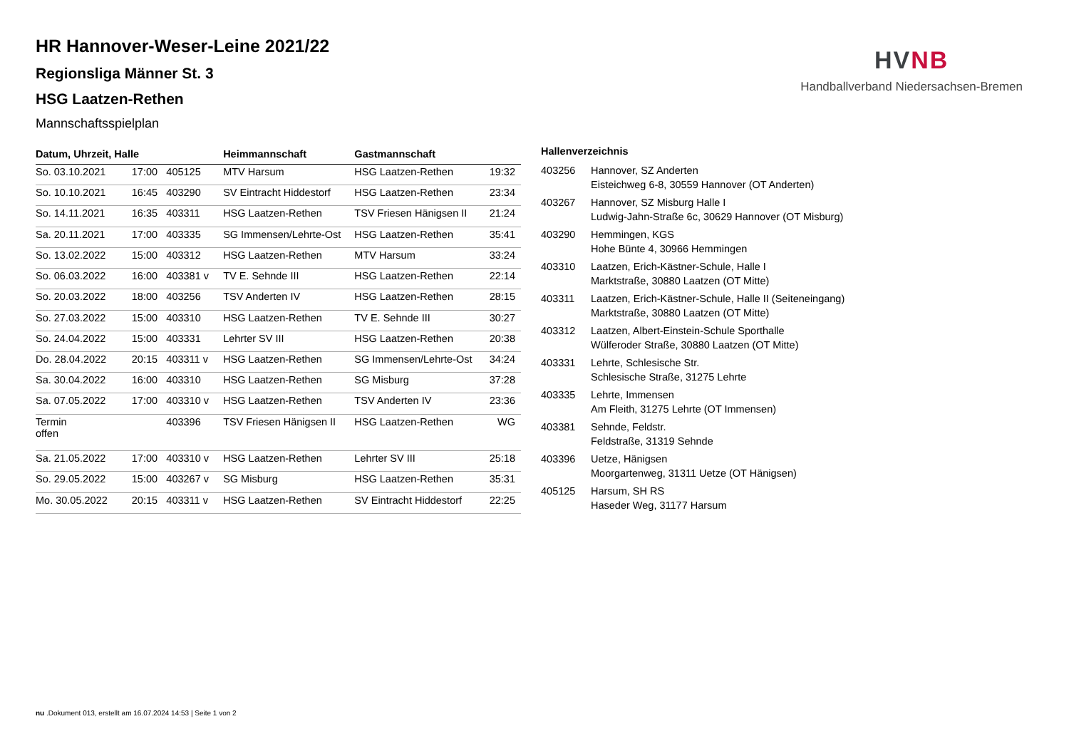HV NB
Handballverband Niedersachsen-Bremen
HR Hannover-Weser-Leine 2021/22
Regionsliga Männer St. 3
HSG Laatzen-Rethen
Mannschaftsspielplan
| Datum, Uhrzeit, Halle | | | Heimmannschaft | Gastmannschaft | |
| --- | --- | --- | --- | --- | --- |
| So. 03.10.2021 | 17:00 | 405125 | MTV Harsum | HSG Laatzen-Rethen | 19:32 |
| So. 10.10.2021 | 16:45 | 403290 | SV Eintracht Hiddestorf | HSG Laatzen-Rethen | 23:34 |
| So. 14.11.2021 | 16:35 | 403311 | HSG Laatzen-Rethen | TSV Friesen Hänigsen II | 21:24 |
| Sa. 20.11.2021 | 17:00 | 403335 | SG Immensen/Lehrte-Ost | HSG Laatzen-Rethen | 35:41 |
| So. 13.02.2022 | 15:00 | 403312 | HSG Laatzen-Rethen | MTV Harsum | 33:24 |
| So. 06.03.2022 | 16:00 | 403381 v | TV E. Sehnde III | HSG Laatzen-Rethen | 22:14 |
| So. 20.03.2022 | 18:00 | 403256 | TSV Anderten IV | HSG Laatzen-Rethen | 28:15 |
| So. 27.03.2022 | 15:00 | 403310 | HSG Laatzen-Rethen | TV E. Sehnde III | 30:27 |
| So. 24.04.2022 | 15:00 | 403331 | Lehrter SV III | HSG Laatzen-Rethen | 20:38 |
| Do. 28.04.2022 | 20:15 | 403311 v | HSG Laatzen-Rethen | SG Immensen/Lehrte-Ost | 34:24 |
| Sa. 30.04.2022 | 16:00 | 403310 | HSG Laatzen-Rethen | SG Misburg | 37:28 |
| Sa. 07.05.2022 | 17:00 | 403310 v | HSG Laatzen-Rethen | TSV Anderten IV | 23:36 |
| Termin offen | | 403396 | TSV Friesen Hänigsen II | HSG Laatzen-Rethen | WG |
| Sa. 21.05.2022 | 17:00 | 403310 v | HSG Laatzen-Rethen | Lehrter SV III | 25:18 |
| So. 29.05.2022 | 15:00 | 403267 v | SG Misburg | HSG Laatzen-Rethen | 35:31 |
| Mo. 30.05.2022 | 20:15 | 403311 v | HSG Laatzen-Rethen | SV Eintracht Hiddestorf | 22:25 |
| Hallenverzeichnis | |
| --- | --- |
| 403256 | Hannover, SZ Anderten Eisteichweg 6-8, 30559 Hannover (OT Anderten) |
| 403267 | Hannover, SZ Misburg Halle I Ludwig-Jahn-Straße 6c, 30629 Hannover (OT Misburg) |
| 403290 | Hemmingen, KGS Hohe Bünte 4, 30966 Hemmingen |
| 403310 | Laatzen, Erich-Kästner-Schule, Halle I Marktstraße, 30880 Laatzen (OT Mitte) |
| 403311 | Laatzen, Erich-Kästner-Schule, Halle II (Seiteneingang) Marktstraße, 30880 Laatzen (OT Mitte) |
| 403312 | Laatzen, Albert-Einstein-Schule Sporthalle Wülferoder Straße, 30880 Laatzen (OT Mitte) |
| 403331 | Lehrte, Schlesische Str. Schlesische Straße, 31275 Lehrte |
| 403335 | Lehrte, Immensen Am Fleith, 31275 Lehrte (OT Immensen) |
| 403381 | Sehnde, Feldstr. Feldstraße, 31319 Sehnde |
| 403396 | Uetze, Hänigsen Moorgartenweg, 31311 Uetze (OT Hänigsen) |
| 405125 | Harsum, SH RS Haseder Weg, 31177 Harsum |
nu .Dokument 013, erstellt am 16.07.2024 14:53 | Seite 1 von 2